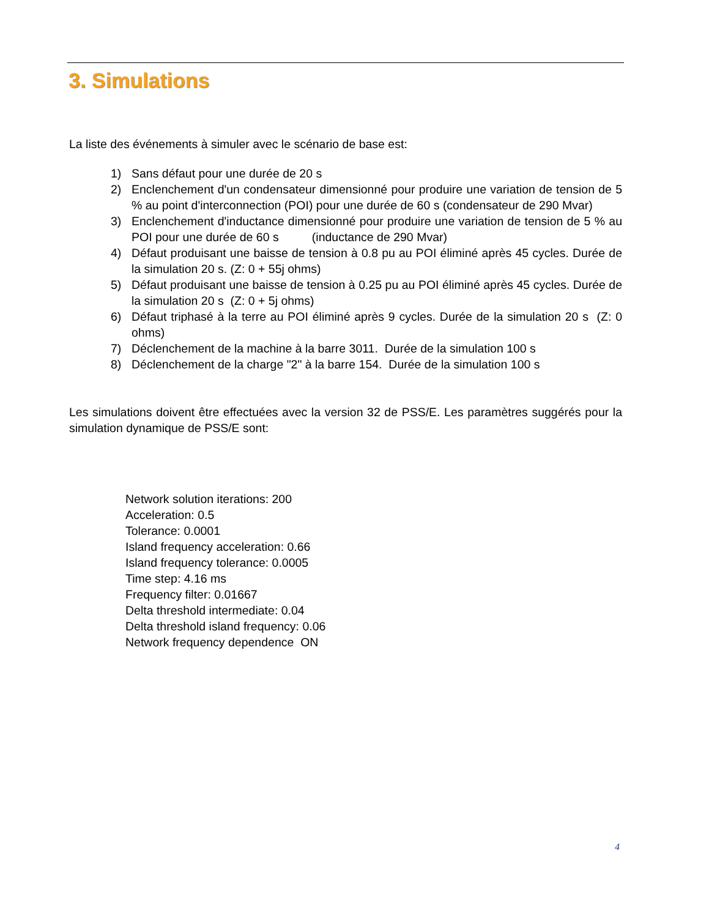3. Simulations
La liste des événements à simuler avec le scénario de base est:
1) Sans défaut pour une durée de 20 s
2) Enclenchement d'un condensateur dimensionné pour produire une variation de tension de 5 % au point d'interconnection (POI) pour une durée de 60 s (condensateur de 290 Mvar)
3) Enclenchement d'inductance dimensionné pour produire une variation de tension de 5 % au POI pour une durée de 60 s (inductance de 290 Mvar)
4) Défaut produisant une baisse de tension à 0.8 pu au POI éliminé après 45 cycles. Durée de la simulation 20 s. (Z: 0 + 55j ohms)
5) Défaut produisant une baisse de tension à 0.25 pu au POI éliminé après 45 cycles. Durée de la simulation 20 s (Z: 0 + 5j ohms)
6) Défaut triphasé à la terre au POI éliminé après 9 cycles. Durée de la simulation 20 s (Z: 0 ohms)
7) Déclenchement de la machine à la barre 3011. Durée de la simulation 100 s
8) Déclenchement de la charge "2" à la barre 154. Durée de la simulation 100 s
Les simulations doivent être effectuées avec la version 32 de PSS/E. Les paramètres suggérés pour la simulation dynamique de PSS/E sont:
Network solution iterations: 200
Acceleration: 0.5
Tolerance: 0.0001
Island frequency acceleration: 0.66
Island frequency tolerance: 0.0005
Time step: 4.16 ms
Frequency filter: 0.01667
Delta threshold intermediate: 0.04
Delta threshold island frequency: 0.06
Network frequency dependence ON
4